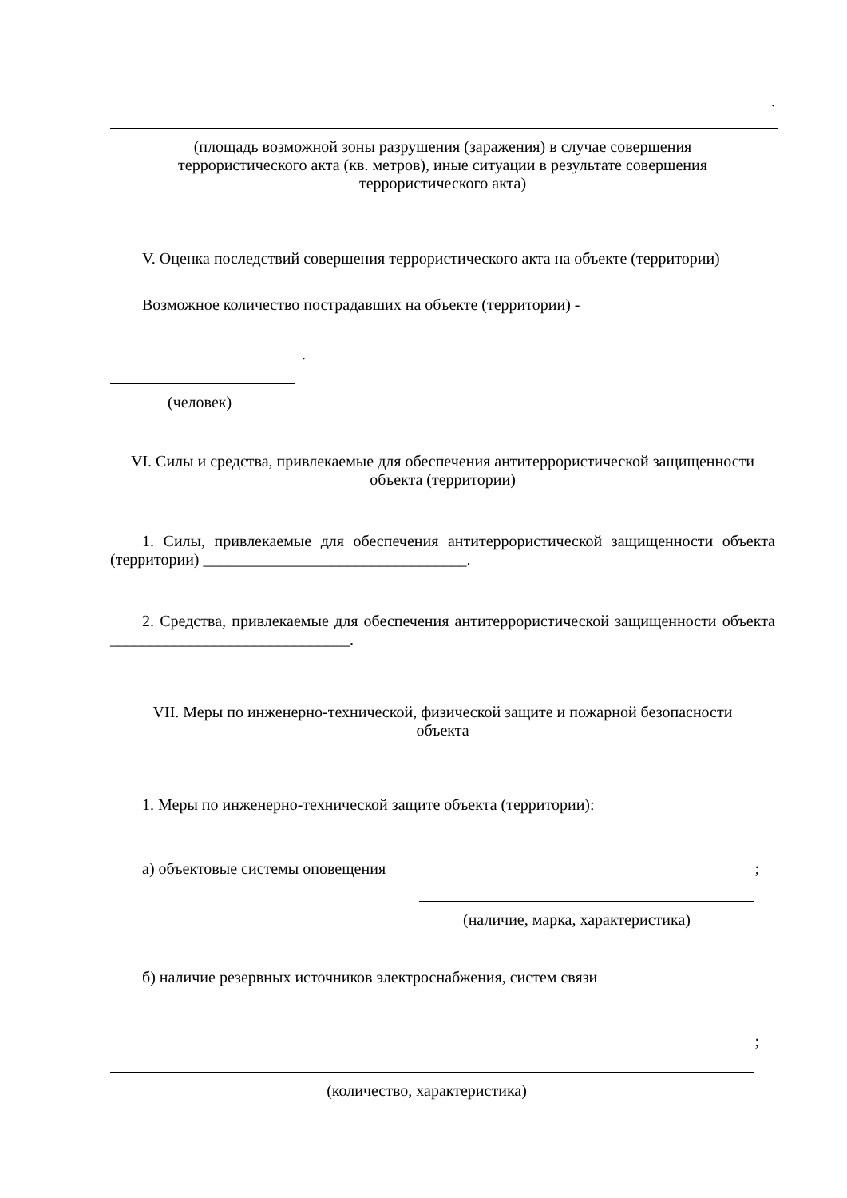.
(площадь возможной зоны разрушения (заражения) в случае совершения
террористического акта (кв. метров), иные ситуации в результате совершения
террористического акта)
V. Оценка последствий совершения террористического акта на объекте (территории)
Возможное количество пострадавших на объекте (территории) -
.
(человек)
VI. Силы и средства, привлекаемые для обеспечения антитеррористической защищенности
объекта (территории)
1. Силы, привлекаемые для обеспечения антитеррористической защищенности объекта (территории) _________________________________.
2. Средства, привлекаемые для обеспечения антитеррористической защищенности объекта ______________________________.
VII. Меры по инженерно-технической, физической защите и пожарной безопасности
объекта
1. Меры по инженерно-технической защите объекта (территории):
а) объектовые системы оповещения;
(наличие, марка, характеристика)
б) наличие резервных источников электроснабжения, систем связи
;
(количество, характеристика)